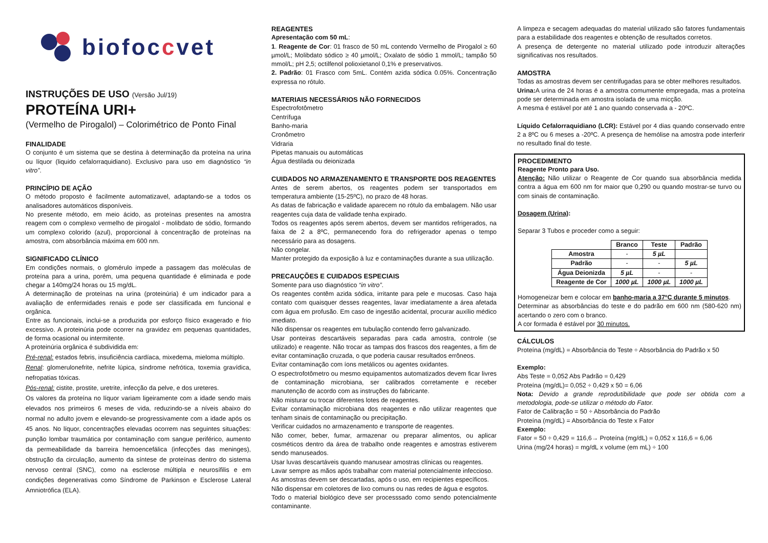biofoccvet
INSTRUÇÕES DE USO (Versão Jul/19)
PROTEÍNA URI+
(Vermelho de Pirogalol) – Colorimétrico de Ponto Final
FINALIDADE
O conjunto é um sistema que se destina à determinação da proteína na urina ou líquor (liquido cefalorraquidiano). Exclusivo para uso em diagnóstico “in vitro”.
PRINCÍPIO DE AÇÃO
O método proposto é facilmente automatizavel, adaptando-se a todos os analisadores automáticos disponíveis.
No presente método, em meio ácido, as proteínas presentes na amostra reagem com o complexo vermelho de pirogalol - molibdato de sódio, formando um complexo colorido (azul), proporcional à concentração de proteínas na amostra, com absorbância máxima em 600 nm.
SIGNIFICADO CLÍNICO
Em condições normais, o glomérulo impede a passagem das moléculas de proteína para a urina, porém, uma pequena quantidade é eliminada e pode chegar a 140mg/24 horas ou 15 mg/dL.
A determinação de proteínas na urina (proteinúria) é um indicador para a avaliação de enfermidades renais e pode ser classificada em funcional e orgânica.
Entre as funcionais, inclui-se a produzida por esforço físico exagerado e frio excessivo. A proteinúria pode ocorrer na gravidez em pequenas quantidades, de forma ocasional ou intermitente.
A proteinúria orgânica é subdividida em:
Pré-renal: estados febris, insuficiência cardíaca, mixedema, mieloma múltiplo.
Renal: glomerulonefrite, nefrite lúpica, síndrome nefrótica, toxemia gravídica, nefropatias tóxicas.
Pós-renal: cistite, prostite, uretrite, infecção da pelve, e dos ureteres.
Os valores da proteína no líquor variam ligeiramente com a idade sendo mais elevados nos primeiros 6 meses de vida, reduzindo-se a níveis abaixo do normal no adulto jovem e elevando-se progressivamente com a idade após os 45 anos. No líquor, concentrações elevadas ocorrem nas seguintes situações: punção lombar traumática por contaminação com sangue periférico, aumento da permeabilidade da barreira hemoencefálica (infecções das meninges), obstrução da circulação, aumento da síntese de proteínas dentro do sistema nervoso central (SNC), como na esclerose múltipla e neurosífilis e em condições degenerativas como Síndrome de Parkinson e Esclerose Lateral Amniotrófica (ELA).
REAGENTES
Apresentação com 50 mL:
1. Reagente de Cor: 01 frasco de 50 mL contendo Vermelho de Pirogalol ≥ 60 µmol/L; Molibdato sódico ≥ 40 µmol/L; Oxalato de sódio 1 mmol/L; tampão 50 mmol/L; pH 2,5; octilfenol polioxietanol 0,1% e preservativos.
2. Padrão: 01 Frasco com 5mL. Contém azida sódica 0.05%. Concentração expressa no rótulo.
MATERIAIS NECESSÁRIOS NÃO FORNECIDOS
Espectrofotômetro
Centrífuga
Banho-maria
Cronômetro
Vidraria
Pipetas manuais ou automáticas
Água destilada ou deionizada
CUIDADOS NO ARMAZENAMENTO E TRANSPORTE DOS REAGENTES
Antes de serem abertos, os reagentes podem ser transportados em temperatura ambiente (15-25ºC), no prazo de 48 horas.
As datas de fabricação e validade aparecem no rótulo da embalagem. Não usar reagentes cuja data de validade tenha expirado.
Todos os reagentes após serem abertos, devem ser mantidos refrigerados, na faixa de 2 a 8ºC, permanecendo fora do refrigerador apenas o tempo necessário para as dosagens.
Não congelar.
Manter protegido da exposição à luz e contaminações durante a sua utilização.
PRECAUÇÕES E CUIDADOS ESPECIAIS
Somente para uso diagnóstico “in vitro”.
Os reagentes contêm azida sódica, irritante para pele e mucosas. Caso haja contato com quaisquer desses reagentes, lavar imediatamente a área afetada com água em profusão. Em caso de ingestão acidental, procurar auxílio médico imediato.
Não dispensar os reagentes em tubulação contendo ferro galvanizado.
Usar ponteiras descartáveis separadas para cada amostra, controle (se utilizado) e reagente. Não trocar as tampas dos frascos dos reagentes, a fim de evitar contaminação cruzada, o que poderia causar resultados errôneos.
Evitar contaminação com íons metálicos ou agentes oxidantes.
O espectrofotômetro ou mesmo equipamentos automatizados devem ficar livres de contaminação microbiana, ser calibrados corretamente e receber manutenção de acordo com as instruções do fabricante.
Não misturar ou trocar diferentes lotes de reagentes.
Evitar contaminação microbiana dos reagentes e não utilizar reagentes que tenham sinais de contaminação ou precipitação.
Verificar cuidados no armazenamento e transporte de reagentes.
Não comer, beber, fumar, armazenar ou preparar alimentos, ou aplicar cosméticos dentro da área de trabalho onde reagentes e amostras estiverem sendo manuseados.
Usar luvas descartáveis quando manusear amostras clínicas ou reagentes.
Lavar sempre as mãos após trabalhar com material potencialmente infeccioso.
As amostras devem ser descartadas, após o uso, em recipientes específicos.
Não dispensar em coletores de lixo comuns ou nas redes de água e esgotos.
Todo o material biológico deve ser processsado como sendo potencialmente contaminante.
A limpeza e secagem adequadas do material utilizado são fatores fundamentais para a estabilidade dos reagentes e obtenção de resultados corretos.
A presença de detergente no material utilizado pode introduzir alterações significativas nos resultados.
AMOSTRA
Todas as amostras devem ser centrifugadas para se obter melhores resultados.
Urina: A urina de 24 horas é a amostra comumente empregada, mas a proteína pode ser determinada em amostra isolada de uma micção.
A mesma é estável por até 1 ano quando conservada a - 20ºC.
Líquido Cefalorraquidiano (LCR): Estável por 4 dias quando conservado entre 2 a 8ºC ou 6 meses a -20ºC. A presença de hemólise na amostra pode interferir no resultado final do teste.
PROCEDIMENTO
Reagente Pronto para Uso.
Atenção: Não utilizar o Reagente de Cor quando sua absorbância medida contra a água em 600 nm for maior que 0,290 ou quando mostrar-se turvo ou com sinais de contaminação.
Dosagem (Urina):
Separar 3 Tubos e proceder como a seguir:
| | Branco | Teste | Padrão |
| --- | --- | --- | --- |
| Amostra | - | 5 µL | |
| Padrão | - | - | 5 µL |
| Água Deionizda | 5 µL | - | - |
| Reagente de Cor | 1000 µL | 1000 µL | 1000 µL |
Homogeneizar bem e colocar em banho-maria a 37ºC durante 5 minutos.
Determinar as absorbâncias do teste e do padrão em 600 nm (580-620 nm) acertando o zero com o branco.
A cor formada é estável por 30 minutos.
CÁLCULOS
Proteína (mg/dL) = Absorbância do Teste ÷ Absorbância do Padrão x 50
Exemplo:
Abs Teste = 0,052 Abs Padrão = 0,429
Proteína (mg/dL)= 0,052 ÷ 0,429 x 50 = 6,06
Nota: Devido a grande reprodutibilidade que pode ser obtida com a metodologia, pode-se utilizar o método do Fator.
Fator de Calibração = 50 ÷ Absorbância do Padrão
Proteína (mg/dL) = Absorbância do Teste x Fator
Exemplo:
Fator = 50 ÷ 0,429 = 116,6→ Proteína (mg/dL) = 0,052 x 116,6 = 6,06
Urina (mg/24 horas) = mg/dL x volume (em mL) ÷ 100